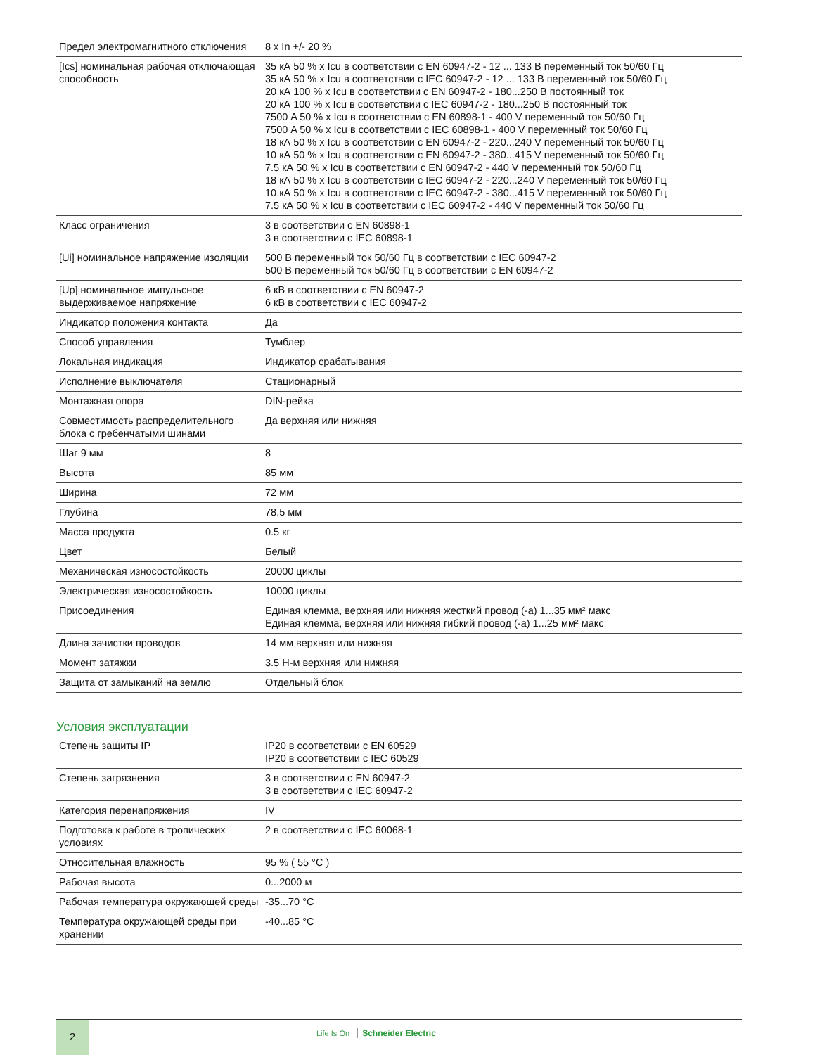| Предел электромагнитного отключения | 8 x In +/- 20 % |
| [Ics] номинальная рабочая отключающая способность | 35 кА 50 % x Icu в соответствии с EN 60947-2 - 12 ... 133 В переменный ток 50/60 Гц 35 кА 50 % x Icu в соответствии с IEC 60947-2 - 12 ... 133 В переменный ток 50/60 Гц 20 кА 100 % x Icu в соответствии с EN 60947-2 - 180...250 В постоянный ток 20 кА 100 % x Icu в соответствии с IEC 60947-2 - 180...250 В постоянный ток 7500 A 50 % x Icu в соответствии с EN 60898-1 - 400 V переменный ток 50/60 Гц 7500 A 50 % x Icu в соответствии с IEC 60898-1 - 400 V переменный ток 50/60 Гц 18 кА 50 % x Icu в соответствии с EN 60947-2 - 220...240 V переменный ток 50/60 Гц 10 кА 50 % x Icu в соответствии с EN 60947-2 - 380...415 V переменный ток 50/60 Гц 7.5 кА 50 % x Icu в соответствии с EN 60947-2 - 440 V переменный ток 50/60 Гц 18 кА 50 % x Icu в соответствии с IEC 60947-2 - 220...240 V переменный ток 50/60 Гц 10 кА 50 % x Icu в соответствии с IEC 60947-2 - 380...415 V переменный ток 50/60 Гц 7.5 кА 50 % x Icu в соответствии с IEC 60947-2 - 440 V переменный ток 50/60 Гц |
| Класс ограничения | 3 в соответствии с EN 60898-1 3 в соответствии с IEC 60898-1 |
| [Ui] номинальное напряжение изоляции | 500 В переменный ток 50/60 Гц в соответствии с IEC 60947-2 500 В переменный ток 50/60 Гц в соответствии с EN 60947-2 |
| [Up] номинальное импульсное выдерживаемое напряжение | 6 кВ в соответствии с EN 60947-2 6 кВ в соответствии с IEC 60947-2 |
| Индикатор положения контакта | Да |
| Способ управления | Тумблер |
| Локальная индикация | Индикатор срабатывания |
| Исполнение выключателя | Стационарный |
| Монтажная опора | DIN-рейка |
| Совместимость распределительного блока с гребенчатыми шинами | Да верхняя или нижняя |
| Шаг 9 мм | 8 |
| Высота | 85 мм |
| Ширина | 72 мм |
| Глубина | 78,5 мм |
| Масса продукта | 0.5 кг |
| Цвет | Белый |
| Механическая износостойкость | 20000 циклы |
| Электрическая износостойкость | 10000 циклы |
| Присоединения | Единая клемма, верхняя или нижняя жесткий провод (-а) 1...35 мм² макс Единая клемма, верхняя или нижняя гибкий провод (-а) 1...25 мм² макс |
| Длина зачистки проводов | 14 мм верхняя или нижняя |
| Момент затяжки | 3.5 Н-м верхняя или нижняя |
| Защита от замыканий на землю | Отдельный блок |
Условия эксплуатации
| Степень защиты IP | IP20 в соответствии с EN 60529 IP20 в соответствии с IEC 60529 |
| Степень загрязнения | 3 в соответствии с EN 60947-2 3 в соответствии с IEC 60947-2 |
| Категория перенапряжения | IV |
| Подготовка к работе в тропических условиях | 2 в соответствии с IEC 60068-1 |
| Относительная влажность | 95 % ( 55 °C ) |
| Рабочая высота | 0...2000 м |
| Рабочая температура окружающей среды | -35...70 °C |
| Температура окружающей среды при хранении | -40...85 °C |
2
Life Is On Schneider Electric